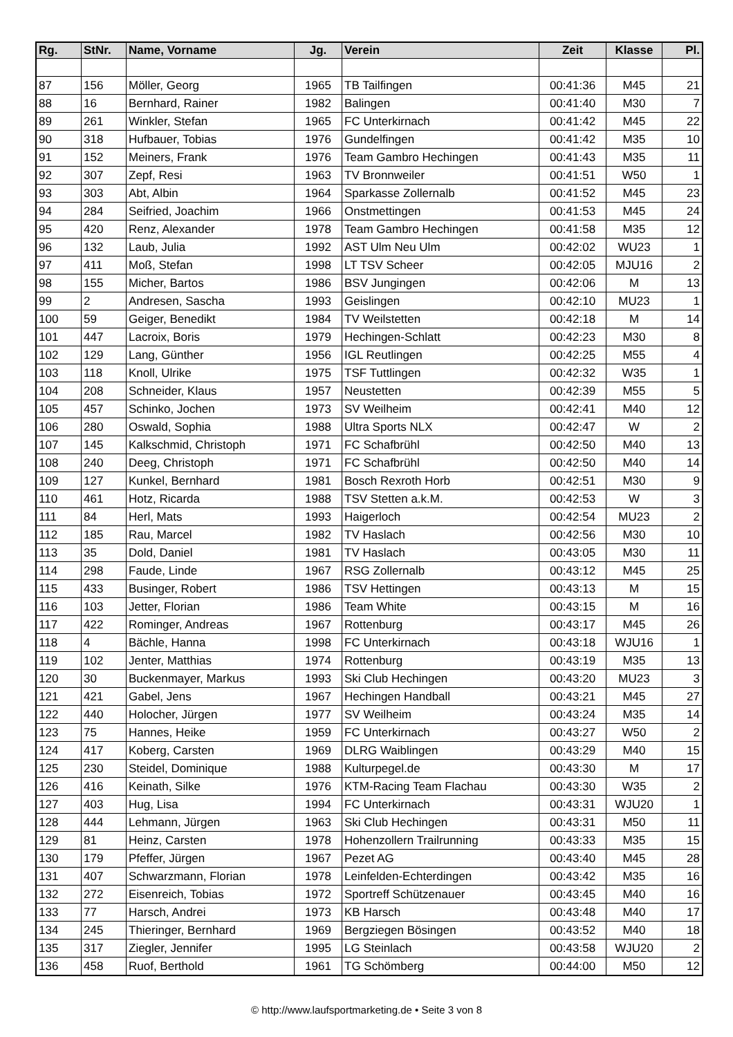| Rg. | StNr. | Name, Vorname | Jg. | Verein | Zeit | Klasse | Pl. |
| --- | --- | --- | --- | --- | --- | --- | --- |
| 87 | 156 | Möller, Georg | 1965 | TB Tailfingen | 00:41:36 | M45 | 21 |
| 88 | 16 | Bernhard, Rainer | 1982 | Balingen | 00:41:40 | M30 | 7 |
| 89 | 261 | Winkler, Stefan | 1965 | FC Unterkirnach | 00:41:42 | M45 | 22 |
| 90 | 318 | Hufbauer, Tobias | 1976 | Gundelfingen | 00:41:42 | M35 | 10 |
| 91 | 152 | Meiners, Frank | 1976 | Team Gambro Hechingen | 00:41:43 | M35 | 11 |
| 92 | 307 | Zepf, Resi | 1963 | TV Bronnweiler | 00:41:51 | W50 | 1 |
| 93 | 303 | Abt, Albin | 1964 | Sparkasse Zollernalb | 00:41:52 | M45 | 23 |
| 94 | 284 | Seifried, Joachim | 1966 | Onstmettingen | 00:41:53 | M45 | 24 |
| 95 | 420 | Renz, Alexander | 1978 | Team Gambro Hechingen | 00:41:58 | M35 | 12 |
| 96 | 132 | Laub, Julia | 1992 | AST Ulm Neu Ulm | 00:42:02 | WU23 | 1 |
| 97 | 411 | Moß, Stefan | 1998 | LT TSV Scheer | 00:42:05 | MJU16 | 2 |
| 98 | 155 | Micher, Bartos | 1986 | BSV Jungingen | 00:42:06 | M | 13 |
| 99 | 2 | Andresen, Sascha | 1993 | Geislingen | 00:42:10 | MU23 | 1 |
| 100 | 59 | Geiger, Benedikt | 1984 | TV Weilstetten | 00:42:18 | M | 14 |
| 101 | 447 | Lacroix, Boris | 1979 | Hechingen-Schlatt | 00:42:23 | M30 | 8 |
| 102 | 129 | Lang, Günther | 1956 | IGL Reutlingen | 00:42:25 | M55 | 4 |
| 103 | 118 | Knoll, Ulrike | 1975 | TSF Tuttlingen | 00:42:32 | W35 | 1 |
| 104 | 208 | Schneider, Klaus | 1957 | Neustetten | 00:42:39 | M55 | 5 |
| 105 | 457 | Schinko, Jochen | 1973 | SV Weilheim | 00:42:41 | M40 | 12 |
| 106 | 280 | Oswald, Sophia | 1988 | Ultra Sports NLX | 00:42:47 | W | 2 |
| 107 | 145 | Kalkschmid, Christoph | 1971 | FC Schafbrühl | 00:42:50 | M40 | 13 |
| 108 | 240 | Deeg, Christoph | 1971 | FC Schafbrühl | 00:42:50 | M40 | 14 |
| 109 | 127 | Kunkel, Bernhard | 1981 | Bosch Rexroth Horb | 00:42:51 | M30 | 9 |
| 110 | 461 | Hotz, Ricarda | 1988 | TSV Stetten a.k.M. | 00:42:53 | W | 3 |
| 111 | 84 | Herl, Mats | 1993 | Haigerloch | 00:42:54 | MU23 | 2 |
| 112 | 185 | Rau, Marcel | 1982 | TV Haslach | 00:42:56 | M30 | 10 |
| 113 | 35 | Dold, Daniel | 1981 | TV Haslach | 00:43:05 | M30 | 11 |
| 114 | 298 | Faude, Linde | 1967 | RSG Zollernalb | 00:43:12 | M45 | 25 |
| 115 | 433 | Businger, Robert | 1986 | TSV Hettingen | 00:43:13 | M | 15 |
| 116 | 103 | Jetter, Florian | 1986 | Team White | 00:43:15 | M | 16 |
| 117 | 422 | Rominger, Andreas | 1967 | Rottenburg | 00:43:17 | M45 | 26 |
| 118 | 4 | Bächle, Hanna | 1998 | FC Unterkirnach | 00:43:18 | WJU16 | 1 |
| 119 | 102 | Jenter, Matthias | 1974 | Rottenburg | 00:43:19 | M35 | 13 |
| 120 | 30 | Buckenmayer, Markus | 1993 | Ski Club Hechingen | 00:43:20 | MU23 | 3 |
| 121 | 421 | Gabel, Jens | 1967 | Hechingen Handball | 00:43:21 | M45 | 27 |
| 122 | 440 | Holocher, Jürgen | 1977 | SV Weilheim | 00:43:24 | M35 | 14 |
| 123 | 75 | Hannes, Heike | 1959 | FC Unterkirnach | 00:43:27 | W50 | 2 |
| 124 | 417 | Koberg, Carsten | 1969 | DLRG Waiblingen | 00:43:29 | M40 | 15 |
| 125 | 230 | Steidel, Dominique | 1988 | Kulturpegel.de | 00:43:30 | M | 17 |
| 126 | 416 | Keinath, Silke | 1976 | KTM-Racing Team Flachau | 00:43:30 | W35 | 2 |
| 127 | 403 | Hug, Lisa | 1994 | FC Unterkirnach | 00:43:31 | WJU20 | 1 |
| 128 | 444 | Lehmann, Jürgen | 1963 | Ski Club Hechingen | 00:43:31 | M50 | 11 |
| 129 | 81 | Heinz, Carsten | 1978 | Hohenzollern Trailrunning | 00:43:33 | M35 | 15 |
| 130 | 179 | Pfeffer, Jürgen | 1967 | Pezet AG | 00:43:40 | M45 | 28 |
| 131 | 407 | Schwarzmann, Florian | 1978 | Leinfelden-Echterdingen | 00:43:42 | M35 | 16 |
| 132 | 272 | Eisenreich, Tobias | 1972 | Sportreff Schützenauer | 00:43:45 | M40 | 16 |
| 133 | 77 | Harsch, Andrei | 1973 | KB Harsch | 00:43:48 | M40 | 17 |
| 134 | 245 | Thieringer, Bernhard | 1969 | Bergziegen Bösingen | 00:43:52 | M40 | 18 |
| 135 | 317 | Ziegler, Jennifer | 1995 | LG Steinlach | 00:43:58 | WJU20 | 2 |
| 136 | 458 | Ruof, Berthold | 1961 | TG Schömberg | 00:44:00 | M50 | 12 |
© http://www.laufsportmarketing.de • Seite 3 von 8